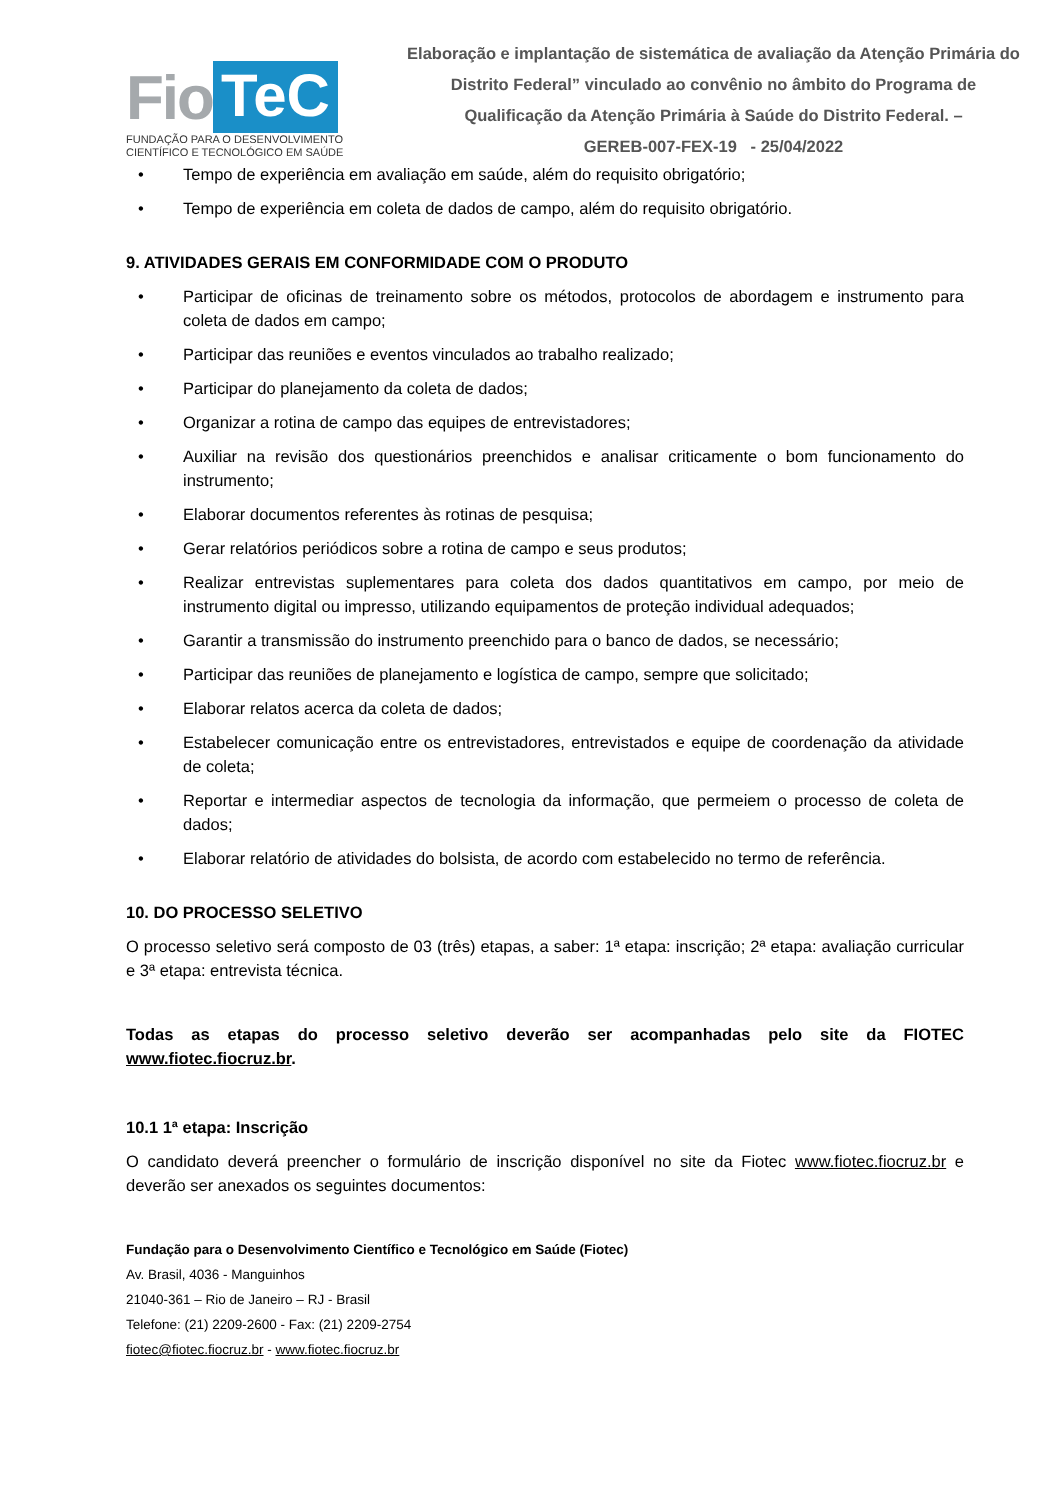Fio TeC
FUNDAÇÃO PARA O DESENVOLVIMENTO
CIENTÍFICO E TECNOLÓGICO EM SAÚDE
Elaboração e implantação de sistemática de avaliação da Atenção Primária do Distrito Federal” vinculado ao convênio no âmbito do Programa de Qualificação da Atenção Primária à Saúde do Distrito Federal. –
GEREB-007-FEX-19 - 25/04/2022
• Tempo de experiência em avaliação em saúde, além do requisito obrigatório;
• Tempo de experiência em coleta de dados de campo, além do requisito obrigatório.
9. ATIVIDADES GERAIS EM CONFORMIDADE COM O PRODUTO
• Participar de oficinas de treinamento sobre os métodos, protocolos de abordagem e instrumento para coleta de dados em campo;
• Participar das reuniões e eventos vinculados ao trabalho realizado;
• Participar do planejamento da coleta de dados;
• Organizar a rotina de campo das equipes de entrevistadores;
• Auxiliar na revisão dos questionários preenchidos e analisar criticamente o bom funcionamento do instrumento;
• Elaborar documentos referentes às rotinas de pesquisa;
• Gerar relatórios periódicos sobre a rotina de campo e seus produtos;
• Realizar entrevistas suplementares para coleta dos dados quantitativos em campo, por meio de instrumento digital ou impresso, utilizando equipamentos de proteção individual adequados;
• Garantir a transmissão do instrumento preenchido para o banco de dados, se necessário;
• Participar das reuniões de planejamento e logística de campo, sempre que solicitado;
• Elaborar relatos acerca da coleta de dados;
• Estabelecer comunicação entre os entrevistadores, entrevistados e equipe de coordenação da atividade de coleta;
• Reportar e intermediar aspectos de tecnologia da informação, que permeiem o processo de coleta de dados;
• Elaborar relatório de atividades do bolsista, de acordo com estabelecido no termo de referência.
10. DO PROCESSO SELETIVO
O processo seletivo será composto de 03 (três) etapas, a saber: 1ª etapa: inscrição; 2ª etapa: avaliação curricular e 3ª etapa: entrevista técnica.
Todas as etapas do processo seletivo deverão ser acompanhadas pelo site da FIOTEC www.fiotec.fiocruz.br.
10.1 1ª etapa: Inscrição
O candidato deverá preencher o formulário de inscrição disponível no site da Fiotec www.fiotec.fiocruz.br e deverão ser anexados os seguintes documentos:
Fundação para o Desenvolvimento Científico e Tecnológico em Saúde (Fiotec)
Av. Brasil, 4036 - Manguinhos
21040-361 – Rio de Janeiro – RJ - Brasil
Telefone: (21) 2209-2600 - Fax: (21) 2209-2754
fiotec@fiotec.fiocruz.br - www.fiotec.fiocruz.br